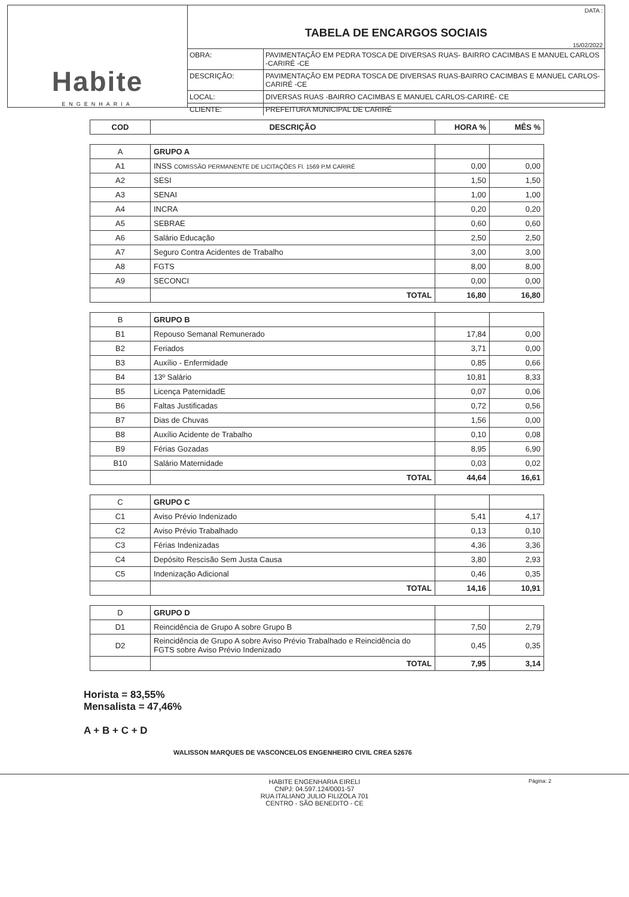Habite
ENGENHARIA
DATA :
TABELA DE ENCARGOS SOCIAIS
15/02/2022
| OBRA: | PAVIMENTAÇÃO EM PEDRA TOSCA DE DIVERSAS RUAS- BAIRRO CACIMBAS E MANUEL CARLOS -CARIRÉ -CE |
| DESCRIÇÃO: | PAVIMENTAÇÃO EM PEDRA TOSCA DE DIVERSAS RUAS-BAIRRO CACIMBAS E MANUEL CARLOS- CARIRÉ -CE |
| LOCAL: | DIVERSAS RUAS -BAIRRO CACIMBAS E MANUEL CARLOS-CARIRÉ- CE |
| CLIENTE: | PREFEITURA MUNICIPAL DE CARIRÉ |
| COD | DESCRIÇÃO | HORA % | MÊS % |
| --- | --- | --- | --- |
| A | GRUPO A | | |
| A1 | INSS COMISSÃO PERMANENTE DE LICITAÇÕES Fl. 1569 P.M CARIRÉ | 0,00 | 0,00 |
| A2 | SESI | 1,50 | 1,50 |
| A3 | SENAI | 1,00 | 1,00 |
| A4 | INCRA | 0,20 | 0,20 |
| A5 | SEBRAE | 0,60 | 0,60 |
| A6 | Salário Educação | 2,50 | 2,50 |
| A7 | Seguro Contra Acidentes de Trabalho | 3,00 | 3,00 |
| A8 | FGTS | 8,00 | 8,00 |
| A9 | SECONCI | 0,00 | 0,00 |
| | TOTAL | 16,80 | 16,80 |
| B | GRUPO B | | |
| B1 | Repouso Semanal Remunerado | 17,84 | 0,00 |
| B2 | Feriados | 3,71 | 0,00 |
| B3 | Auxílio - Enfermidade | 0,85 | 0,66 |
| B4 | 13º Salário | 10,81 | 8,33 |
| B5 | Licença PaternidadE | 0,07 | 0,06 |
| B6 | Faltas Justificadas | 0,72 | 0,56 |
| B7 | Dias de Chuvas | 1,56 | 0,00 |
| B8 | Auxílio Acidente de Trabalho | 0,10 | 0,08 |
| B9 | Férias Gozadas | 8,95 | 6,90 |
| B10 | Salário Maternidade | 0,03 | 0,02 |
| | TOTAL | 44,64 | 16,61 |
| C | GRUPO C | | |
| C1 | Aviso Prévio Indenizado | 5,41 | 4,17 |
| C2 | Aviso Prévio Trabalhado | 0,13 | 0,10 |
| C3 | Férias Indenizadas | 4,36 | 3,36 |
| C4 | Depósito Rescisão Sem Justa Causa | 3,80 | 2,93 |
| C5 | Indenização Adicional | 0,46 | 0,35 |
| | TOTAL | 14,16 | 10,91 |
| D | GRUPO D | | |
| D1 | Reincidência de Grupo A sobre Grupo B | 7,50 | 2,79 |
| D2 | Reincidência de Grupo A sobre Aviso Prévio Trabalhado e Reincidência do FGTS sobre Aviso Prévio Indenizado | 0,45 | 0,35 |
| | TOTAL | 7,95 | 3,14 |
Horista = 83,55%
Mensalista = 47,46%
A + B + C + D
WALISSON MARQUES DE VASCONCELOS ENGENHEIRO CIVIL CREA 52676
HABITE ENGENHARIA EIRELI
CNPJ: 04.597.124/0001-57
RUA ITALIANO JULIO FILIZOLA 701
CENTRO - SÃO BENEDITO - CE
Página: 2